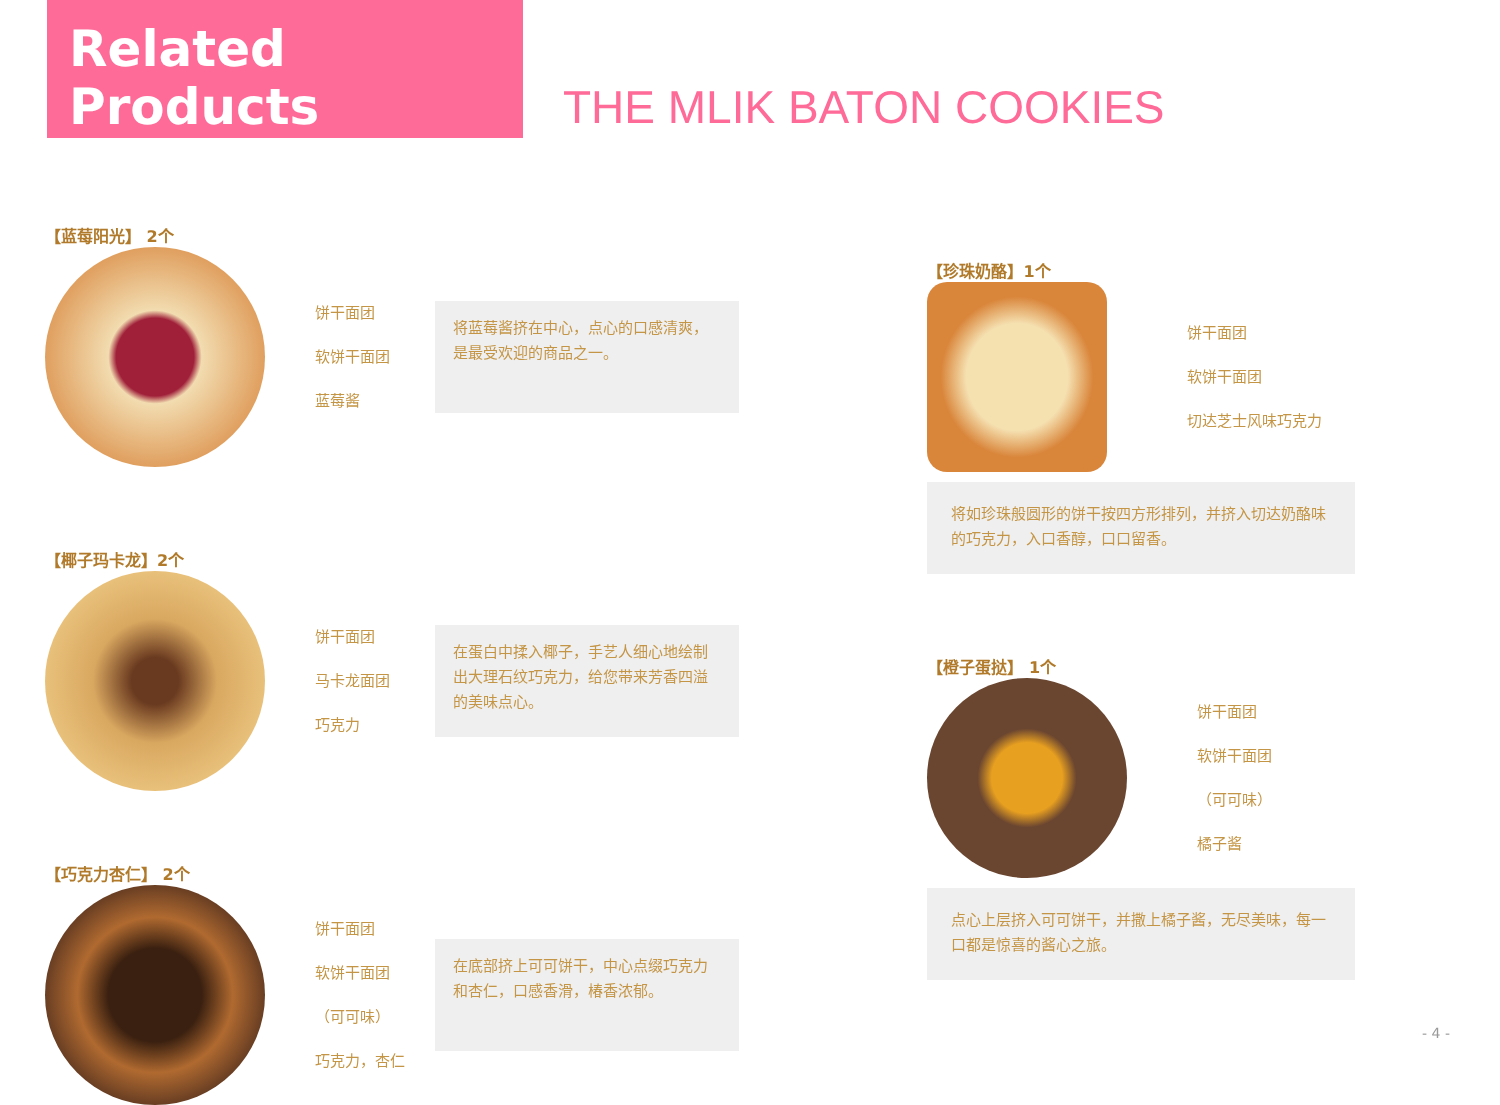Related Products
THE MLIK BATON COOKIES
【蓝莓阳光】 2个
饼干面团
软饼干面团
蓝莓酱
将蓝莓酱挤在中心，点心的口感清爽，是最受欢迎的商品之一。
【椰子玛卡龙】2个
饼干面团
马卡龙面团
巧克力
在蛋白中揉入椰子，手艺人细心地绘制出大理石纹巧克力，给您带来芳香四溢的美味点心。
【巧克力杏仁】 2个
饼干面团
软饼干面团
（可可味）
巧克力，杏仁
在底部挤上可可饼干，中心点缀巧克力和杏仁，口感香滑，椿香浓郁。
【珍珠奶酪】1个
饼干面团
软饼干面团
切达芝士风味巧克力
将如珍珠般圆形的饼干按四方形排列，并挤入切达奶酪味的巧克力，入口香醇，口口留香。
【橙子蛋挞】 1个
饼干面团
软饼干面团
（可可味）
橘子酱
点心上层挤入可可饼干，并撒上橘子酱，无尽美味，每一口都是惊喜的酱心之旅。
- 4 -